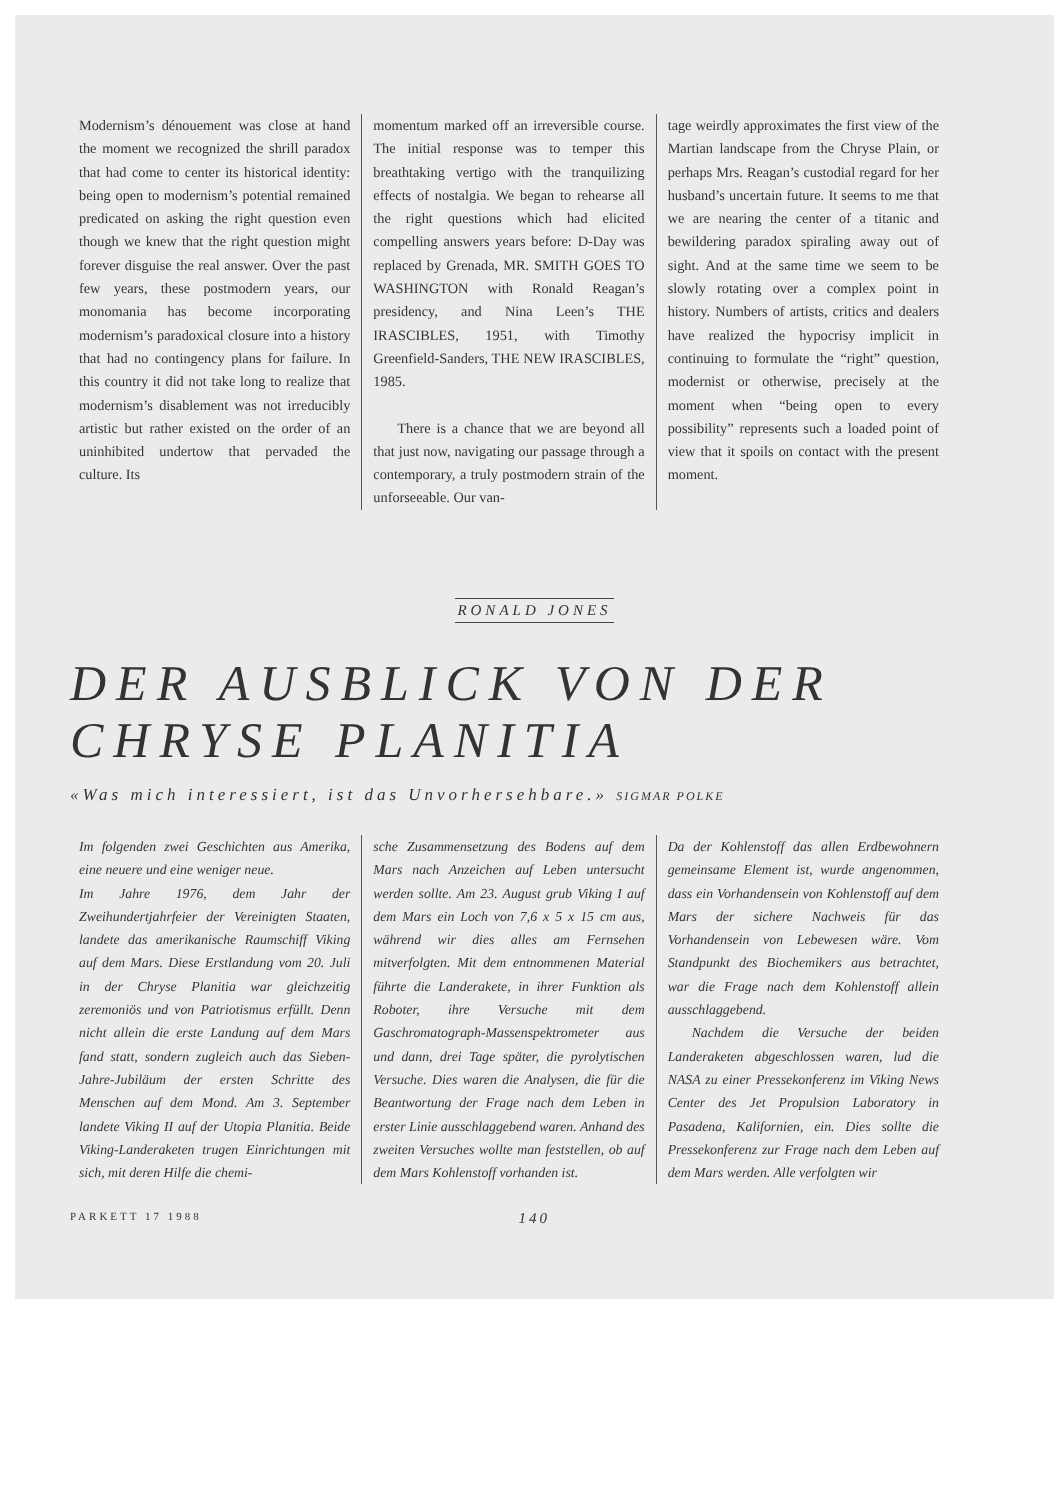Modernism’s dénouement was close at hand the moment we recognized the shrill paradox that had come to center its historical identity: being open to modernism’s potential remained predicated on asking the right question even though we knew that the right question might forever disguise the real answer. Over the past few years, these postmodern years, our monomania has become incorporating modernism’s paradoxical closure into a history that had no contingency plans for failure. In this country it did not take long to realize that modernism’s disablement was not irreducibly artistic but rather existed on the order of an uninhibited undertow that pervaded the culture. Its
momentum marked off an irreversible course. The initial response was to temper this breathtaking vertigo with the tranquilizing effects of nostalgia. We began to rehearse all the right questions which had elicited compelling answers years before: D-Day was replaced by Grenada, MR. SMITH GOES TO WASHINGTON with Ronald Reagan’s presidency, and Nina Leen’s THE IRASCIBLES, 1951, with Timothy Greenfield-Sanders, THE NEW IRASCIBLES, 1985.
There is a chance that we are beyond all that just now, navigating our passage through a contemporary, a truly postmodern strain of the unforseeable. Our van-
tage weirdly approximates the first view of the Martian landscape from the Chryse Plain, or perhaps Mrs. Reagan’s custodial regard for her husband’s uncertain future. It seems to me that we are nearing the center of a titanic and bewildering paradox spiraling away out of sight. And at the same time we seem to be slowly rotating over a complex point in history. Numbers of artists, critics and dealers have realized the hypocrisy implicit in continuing to formulate the “right” question, modernist or otherwise, precisely at the moment when “being open to every possibility” represents such a loaded point of view that it spoils on contact with the present moment.
RONALD JONES
DER AUSBLICK VON DER
CHRYSE PLANITIA
«Was mich interessiert, ist das Unvorhersehbare.» SIGMAR POLKE
Im folgenden zwei Geschichten aus Amerika, eine neuere und eine weniger neue.
Im Jahre 1976, dem Jahr der Zweihundertjahrfeier der Vereinigten Staaten, landete das amerikanische Raumschiff Viking auf dem Mars. Diese Erstlandung vom 20. Juli in der Chryse Planitia war gleichzeitig zeremoniös und von Patriotismus erfüllt. Denn nicht allein die erste Landung auf dem Mars fand statt, sondern zugleich auch das Sieben-Jahre-Jubiläum der ersten Schritte des Menschen auf dem Mond. Am 3. September landete Viking II auf der Utopia Planitia. Beide Viking-Landeraketen trugen Einrichtungen mit sich, mit deren Hilfe die chemi-
sche Zusammensetzung des Bodens auf dem Mars nach Anzeichen auf Leben untersucht werden sollte. Am 23. August grub Viking I auf dem Mars ein Loch von 7,6 x 5 x 15 cm aus, während wir dies alles am Fernsehen mitverfolgten. Mit dem entnommenen Material führte die Landerakete, in ihrer Funktion als Roboter, ihre Versuche mit dem Gaschromatograph-Massenspektrometer aus und dann, drei Tage später, die pyrolytischen Versuche. Dies waren die Analysen, die für die Beantwortung der Frage nach dem Leben in erster Linie ausschlaggebend waren. Anhand des zweiten Versuches wollte man feststellen, ob auf dem Mars Kohlenstoff vorhanden ist.
Da der Kohlenstoff das allen Erdbewohnern gemeinsame Element ist, wurde angenommen, dass ein Vorhandensein von Kohlenstoff auf dem Mars der sichere Nachweis für das Vorhandensein von Lebewesen wäre. Vom Standpunkt des Biochemikers aus betrachtet, war die Frage nach dem Kohlenstoff allein ausschlaggebend.
Nachdem die Versuche der beiden Landeraketen abgeschlossen waren, lud die NASA zu einer Pressekonferenz im Viking News Center des Jet Propulsion Laboratory in Pasadena, Kalifornien, ein. Dies sollte die Pressekonferenz zur Frage nach dem Leben auf dem Mars werden. Alle verfolgten wir
PARKETT 17 1988 140